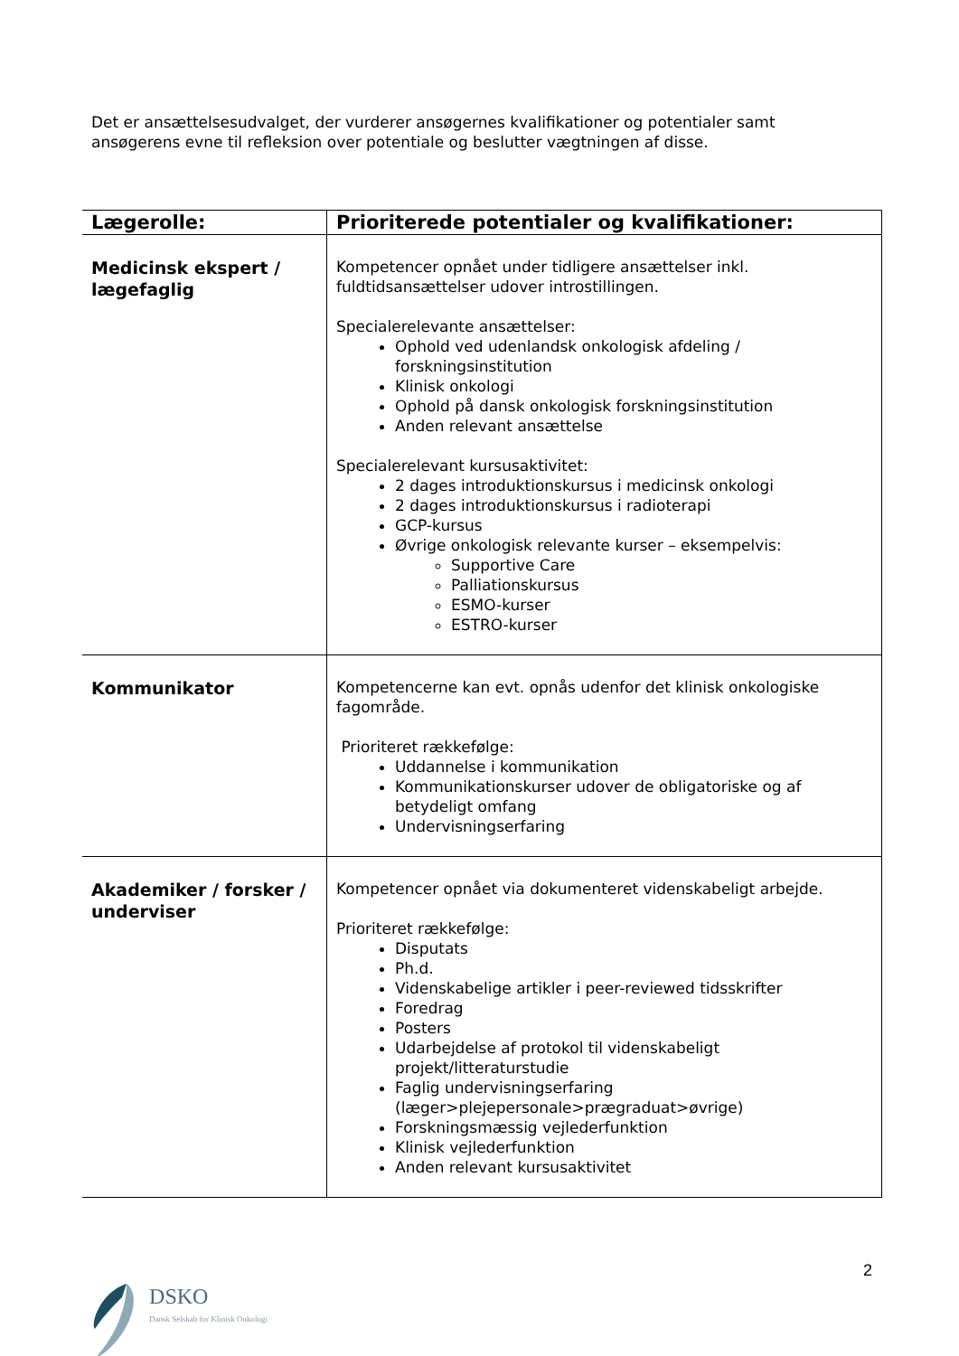Det er ansættelsesudvalget, der vurderer ansøgernes kvalifikationer og potentialer samt ansøgerens evne til refleksion over potentiale og beslutter vægtningen af disse.
| Lægerolle: | Prioriterede potentialer og kvalifikationer: |
| --- | --- |
| Medicinsk ekspert / lægefaglig | Kompetencer opnået under tidligere ansættelser inkl. fuldtidsansættelser udover introstillingen. Specialerelevante ansættelser: Ophold ved udenlandsk onkologisk afdeling / forskningsinstitution Klinisk onkologi Ophold på dansk onkologisk forskningsinstitution Anden relevant ansættelse Specialerelevant kursusaktivitet: 2 dages introduktionskursus i medicinsk onkologi 2 dages introduktionskursus i radioterapi GCP-kursus Øvrige onkologisk relevante kurser – eksempelvis: Supportive Care Palliationskursus ESMO-kurser ESTRO-kurser |
| Kommunikator | Kompetencerne kan evt. opnås udenfor det klinisk onkologiske fagområde. Prioriteret rækkefølge: Uddannelse i kommunikation Kommunikationskurser udover de obligatoriske og af betydeligt omfang Undervisningserfaring |
| Akademiker / forsker / underviser | Kompetencer opnået via dokumenteret videnskabeligt arbejde. Prioriteret rækkefølge: Disputats Ph.d. Videnskabelige artikler i peer-reviewed tidsskrifter Foredrag Posters Udarbejdelse af protokol til videnskabeligt projekt/litteraturstudie Faglig undervisningserfaring (læger>plejepersonale>prægraduat>øvrige) Forskningsmæssig vejlederfunktion Klinisk vejlederfunktion Anden relevant kursusaktivitet |
2
DSKO
Dansk Selskab for Klinisk Onkologi